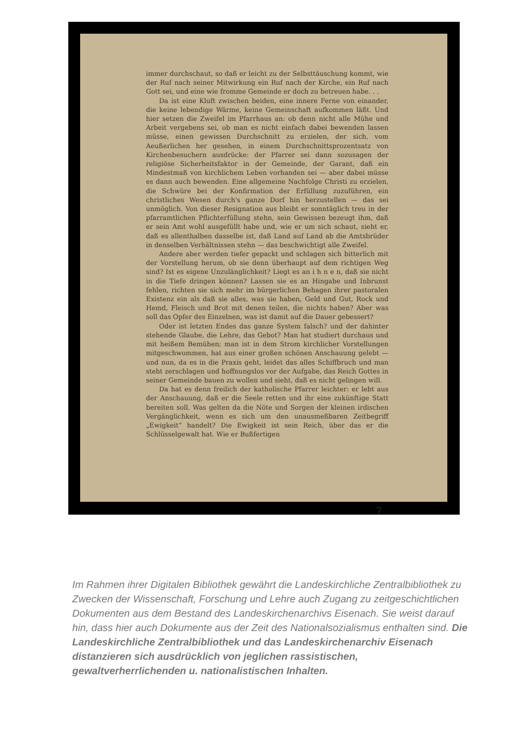immer durchschaut, so daß er leicht zu der Selbsttäuschung kommt, wie der Ruf nach seiner Mitwirkung ein Ruf nach der Kirche, ein Ruf nach Gott sei, und eine wie fromme Gemeinde er doch zu betreuen habe. . .
Da ist eine Kluft zwischen beiden, eine innere Ferne von einander, die keine lebendige Wärme, keine Gemeinschaft aufkommen läßt. Und hier setzen die Zweifel im Pfarrhaus an: ob denn nicht alle Mühe und Arbeit vergebens sei, ob man es nicht einfach dabei bewenden lassen müsse, einen gewissen Durchschnitt zu erzielen, der sich, vom Aeußerlichen her gesehen, in einem Durchschnittsprozentsatz von Kirchenbesuchern ausdrücke: der Pfarrer sei dann sozusagen der religiöse Sicherheitsfaktor in der Gemeinde, der Garant, daß ein Mindestmaß von kirchlichem Leben vorhanden sei — aber dabei müsse es dann auch bewenden. Eine allgemeine Nachfolge Christi zu erzielen, die Schwüre bei der Konfirmation der Erfüllung zuzuführen, ein christliches Wesen durch's ganze Dorf hin herzustellen — das sei unmöglich. Von dieser Resignation aus bleibt er sonntäglich treu in der pfarramtlichen Pflichterfüllung stehn, sein Gewissen bezeugt ihm, daß er sein Amt wohl ausgefüllt habe und, wie er um sich schaut, sieht er, daß es allenthalben dasselbe ist, daß Land auf Land ab die Amtsbrüder in denselben Verhältnissen stehn — das beschwichtigt alle Zweifel.
Andere aber werden tiefer gepackt und schlagen sich bitterlich mit der Vorstellung herum, ob sie denn überhaupt auf dem richtigen Weg sind? Ist es eigene Unzulänglichkeit? Liegt es an i h n e n, daß sie nicht in die Tiefe dringen können? Lassen sie es an Hingabe und Inbrunst fehlen, richten sie sich mehr im bürgerlichen Behagen ihrer pastoralen Existenz ein als daß sie alles, was sie haben, Geld und Gut, Rock und Hemd, Fleisch und Brot mit denen teilen, die nichts haben? Aber was soll das Opfer des Einzelnen, was ist damit auf die Dauer gebessert?
Oder ist letzten Endes das ganze System falsch? und der dahinter stehende Glaube, die Lehre, das Gebot? Man hat studiert durchaus und mit heißem Bemühen; man ist in dem Strom kirchlicher Vorstellungen mitgeschwommen, hat aus einer großen schönen Anschauung gelebt — und nun, da es in die Praxis geht, leidet das alles Schiffbruch und man steht zerschlagen und hoffnungslos vor der Aufgabe, das Reich Gottes in seiner Gemeinde bauen zu wollen und sieht, daß es nicht gelingen will.
Da hat es denn freilich der katholische Pfarrer leichter: er lebt aus der Anschauung, daß er die Seele retten und ihr eine zukünftige Statt bereiten soll. Was gelten da die Nöte und Sorgen der kleinen irdischen Vergänglichkeit, wenn es sich um den unausmeßbaren Zeitbegriff „Ewigkeit“ handelt? Die Ewigkeit ist sein Reich, über das er die Schlüsselgewalt hat. Wie er Bußfertigen
7
Im Rahmen ihrer Digitalen Bibliothek gewährt die Landeskirchliche Zentralbibliothek zu Zwecken der Wissenschaft, Forschung und Lehre auch Zugang zu zeitgeschichtlichen Dokumenten aus dem Bestand des Landeskirchenarchivs Eisenach. Sie weist darauf hin, dass hier auch Dokumente aus der Zeit des Nationalsozialismus enthalten sind. Die Landeskirchliche Zentralbibliothek und das Landeskirchenarchiv Eisenach distanzieren sich ausdrücklich von jeglichen rassistischen, gewaltverherrlichenden u. nationalistischen Inhalten.